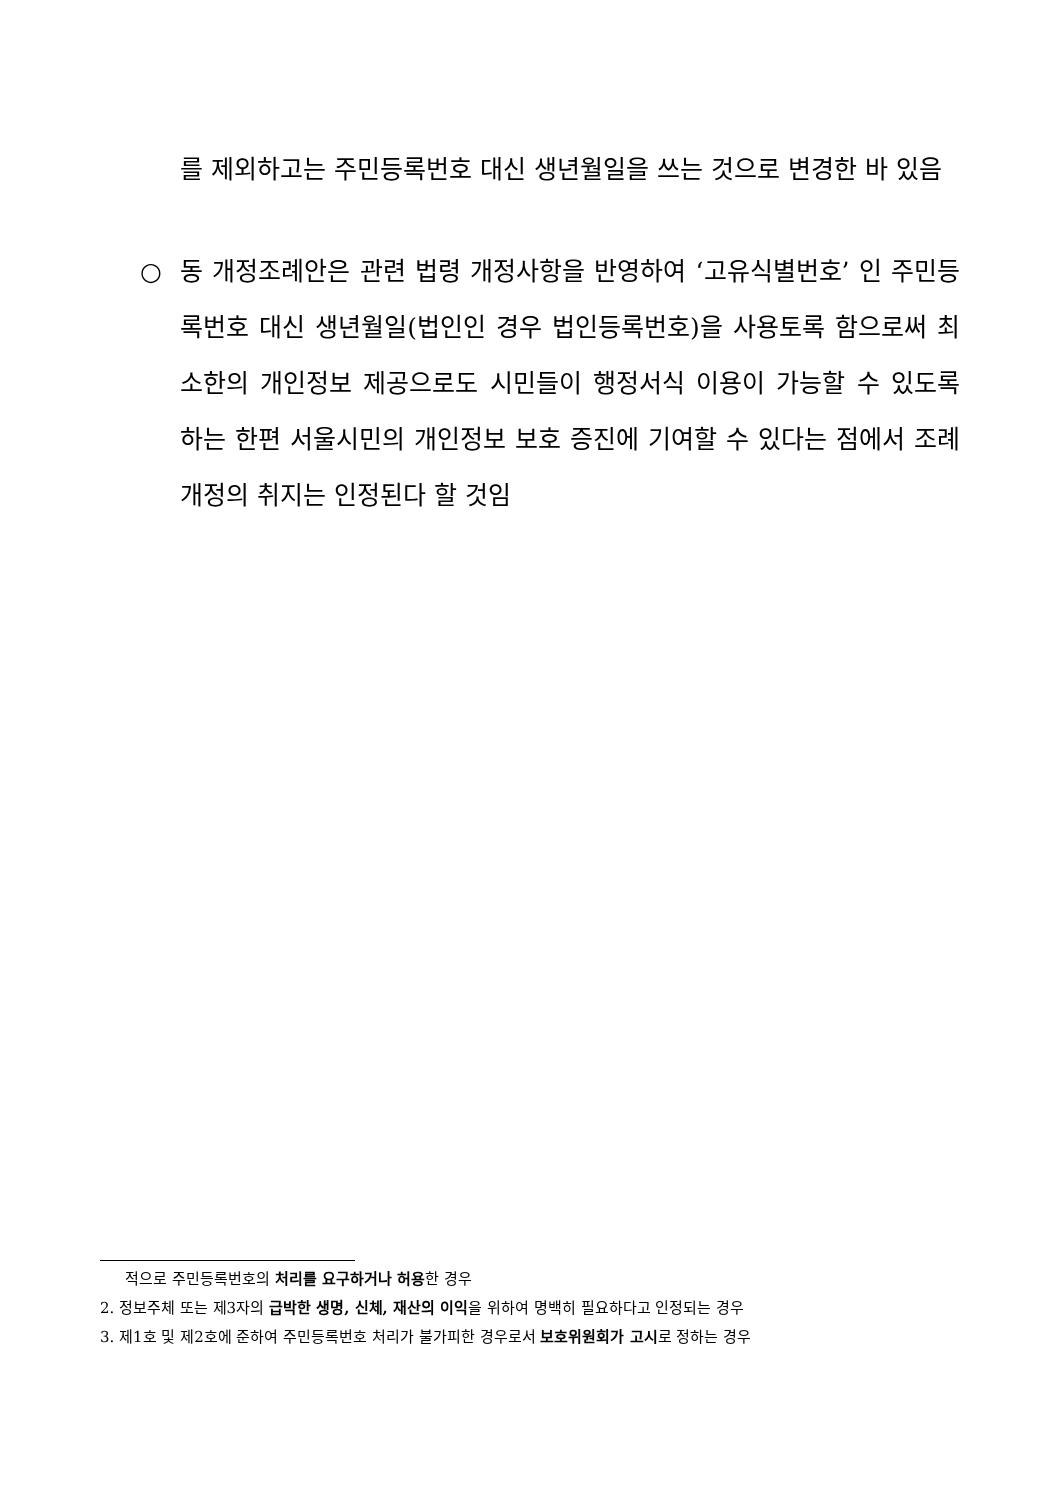를 제외하고는 주민등록번호 대신 생년월일을 쓰는 것으로 변경한 바 있음
○ 동 개정조례안은 관련 법령 개정사항을 반영하여 ‘고유식별번호’ 인 주민등록번호 대신 생년월일(법인인 경우 법인등록번호)을 사용토록 함으로써 최소한의 개인정보 제공으로도 시민들이 행정서식 이용이 가능할 수 있도록 하는 한편 서울시민의 개인정보 보호 증진에 기여할 수 있다는 점에서 조례개정의 취지는 인정된다 할 것임
적으로 주민등록번호의 처리를 요구하거나 허용한 경우
2. 정보주체 또는 제3자의 급박한 생명, 신체, 재산의 이익을 위하여 명백히 필요하다고 인정되는 경우
3. 제1호 및 제2호에 준하여 주민등록번호 처리가 불가피한 경우로서 보호위원회가 고시로 정하는 경우